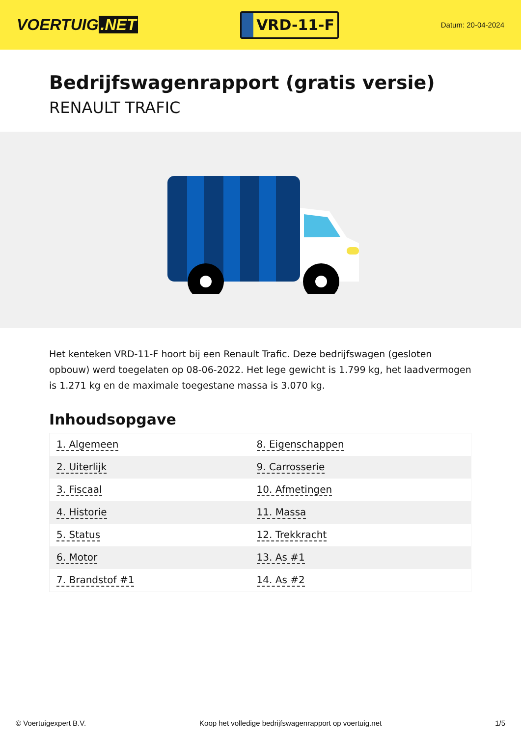VOERTUIG.NET
VRD-11-F
Datum: 20-04-2024
Bedrijfswagenrapport (gratis versie)
RENAULT TRAFIC
Het kenteken VRD-11-F hoort bij een Renault Trafic. Deze bedrijfswagen (gesloten opbouw) werd toegelaten op 08-06-2022. Het lege gewicht is 1.799 kg, het laadvermogen is 1.271 kg en de maximale toegestane massa is 3.070 kg.
Inhoudsopgave
| 1. Algemeen | 8. Eigenschappen |
| 2. Uiterlijk | 9. Carrosserie |
| 3. Fiscaal | 10. Afmetingen |
| 4. Historie | 11. Massa |
| 5. Status | 12. Trekkracht |
| 6. Motor | 13. As #1 |
| 7. Brandstof #1 | 14. As #2 |
© Voertuigexpert B.V. Koop het volledige bedrijfswagenrapport op voertuig.net 1/5